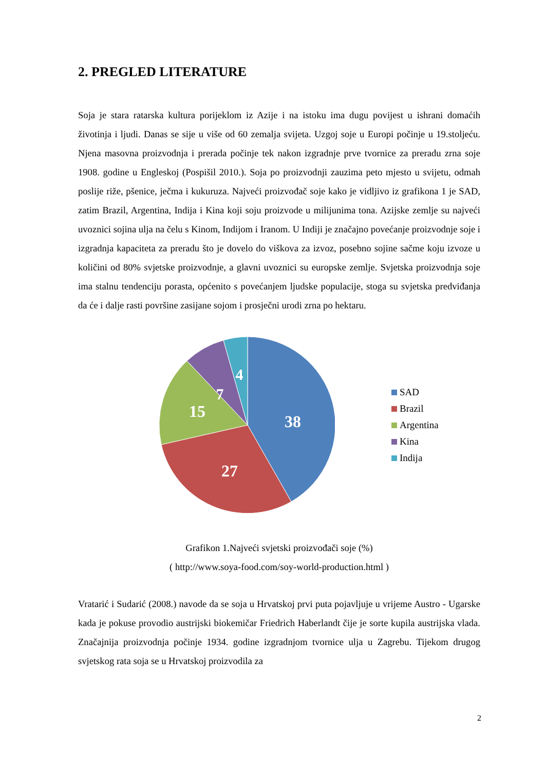2. PREGLED LITERATURE
Soja je stara ratarska kultura porijeklom iz Azije i na istoku ima dugu povijest u ishrani domaćih životinja i ljudi. Danas se sije u više od 60 zemalja svijeta. Uzgoj soje u Europi počinje u 19.stoljeću. Njena masovna proizvodnja i prerada počinje tek nakon izgradnje prve tvornice za preradu zrna soje 1908. godine u Engleskoj (Pospišil 2010.). Soja po proizvodnji zauzima peto mjesto u svijetu, odmah poslije riže, pšenice, ječma i kukuruza. Najveći proizvođač soje kako je vidljivo iz grafikona 1 je SAD, zatim Brazil, Argentina, Indija i Kina koji soju proizvode u milijunima tona. Azijske zemlje su najveći uvoznici sojina ulja na čelu s Kinom, Indijom i Iranom. U Indiji je značajno povećanje proizvodnje soje i izgradnja kapaciteta za preradu što je dovelo do viškova za izvoz, posebno sojine sačme koju izvoze u količini od 80% svjetske proizvodnje, a glavni uvoznici su europske zemlje. Svjetska proizvodnja soje ima stalnu tendenciju porasta, općenito s povećanjem ljudske populacije, stoga su svjetska predviđanja da će i dalje rasti površine zasijane sojom i prosječni urodi zrna po hektaru.
38
27
15
7
4
SAD
Brazil
Argentina
Kina
Indija
Grafikon 1.Najveći svjetski proizvođači soje (%)
( http://www.soya-food.com/soy-world-production.html )
Vratarić i Sudarić (2008.) navode da se soja u Hrvatskoj prvi puta pojavljuje u vrijeme Austro - Ugarske kada je pokuse provodio austrijski biokemičar Friedrich Haberlandt čije je sorte kupila austrijska vlada. Značajnija proizvodnja počinje 1934. godine izgradnjom tvornice ulja u Zagrebu. Tijekom drugog svjetskog rata soja se u Hrvatskoj proizvodila za
2